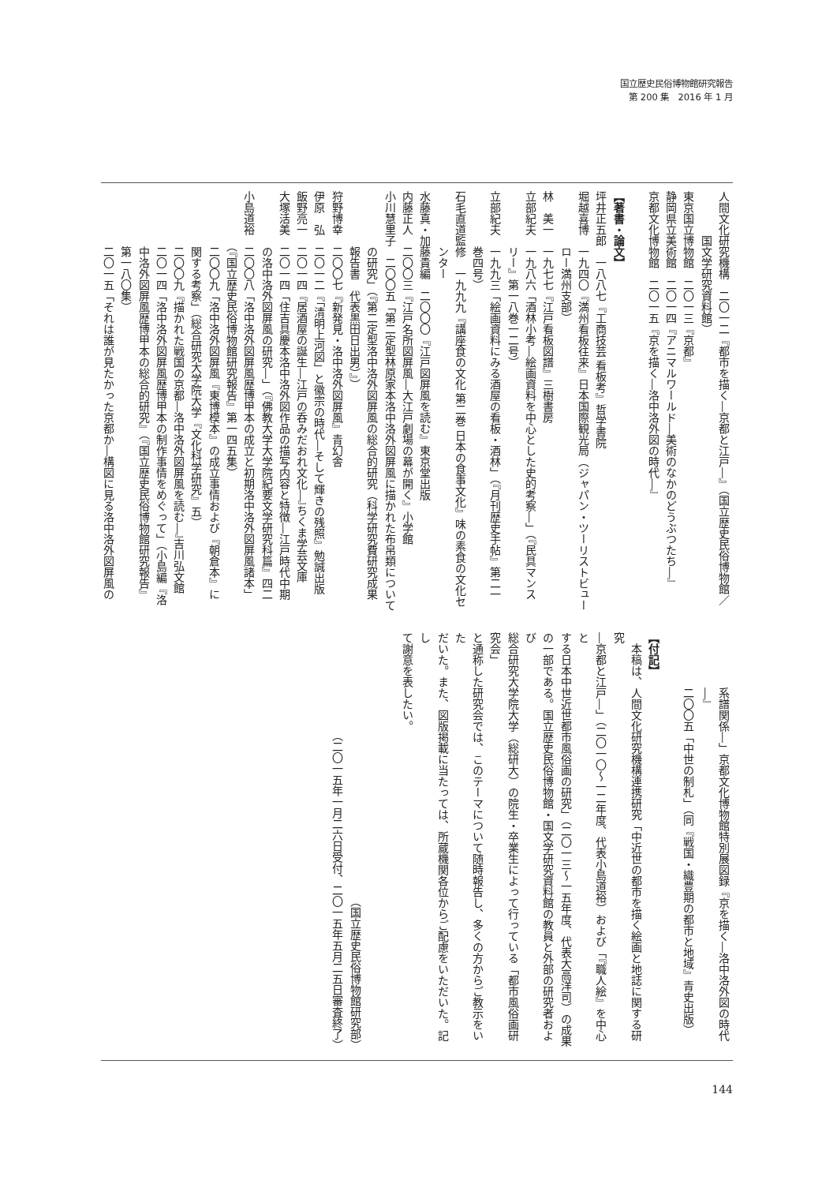国立歴史民俗博物館研究報告
第 200 集　2016 年 1 月
人間文化研究機構　二〇一二『都市を描く―京都と江戸―』（国立歴史民俗博物館／
　　　　国文学研究資料館）
東京国立博物館　二〇一三『京都』
静岡県立美術館　二〇一四『アニマルワールド―美術のなかのどうぶつたち―』
京都文化博物館　二〇一五『京を描く―洛中洛外図の時代―』
【著書・論文】
坪井正五郎　一八八七『工商技芸 看板考』哲学書院
堀越喜博　一九四〇『満州看板往来』日本国際観光局（ジャパン・ツーリストビュー
　　　　　ロー満州支部）
林　美一　一九七七『江戸看板図譜』三樹書房
立部紀夫　一九八六「酒林小考―絵画資料を中心とした史的考察―」（『民具マンス
　　　　　リー』第一八巻一二号）
立部紀夫　一九九三「絵画資料にみる酒屋の看板・酒林」（『月刊歴史手帖』第二一
　　　　　巻四号）
石毛直道監修　一九九九『講座食の文化 第二巻 日本の食事文化』味の素食の文化セ
　　　　　ンター
水藤真・加藤貴編　二〇〇〇『江戸図屏風を読む』東京堂出版
内藤正人　二〇〇三『江戸名所図屏風―大江戸劇場の幕が開く』小学館
小川慧里子　二〇〇五「第二定型林原家本洛中洛外図屏風に描かれた布帛類について
　　　　　の研究」（『第二定型洛中洛外図屏風の総合的研究（科学研究費研究成果
　　　　　報告書　代表黒田日出男）』）
狩野博幸　二〇〇七『新発見・洛中洛外図屏風』青幻舎
伊原　弘　二〇一二『「清明上河図」と徽宗の時代―そして輝きの残照』勉誠出版
飯野亮一　二〇一四『居酒屋の誕生―江戸の呑みだおれ文化―』ちくま学芸文庫
大塚活美　二〇一四「住吉具慶本洛中洛外図作品の描写内容と特徴―江戸時代中期
　　　　　の洛中洛外図屏風の研究―」（『佛教大学大学院紀要文学研究科篇』四二
小島道裕　二〇〇八「洛中洛外図屏風歴博甲本の成立と初期洛中洛外図屏風諸本」
　　　　　（『国立歴史民俗博物館研究報告』第一四五集）
　　　　　二〇〇九「洛中洛外図屏風『東博模本』の成立事情および『朝倉本』に
　　　　　関する考察」（総合研究大学院大学『文化科学研究』五）
　　　　　二〇〇九『描かれた戦国の京都―洛中洛外図屏風を読む―』吉川弘文館
　　　　　二〇一四「洛中洛外図屏風歴博甲本の制作事情をめぐって」（小島編『洛
　　　　　中洛外図屏風歴博甲本の総合的研究』（『国立歴史民俗博物館研究報告』
　　　　　第一八〇集）
　　　　　二〇一五「それは誰が見たかった京都か―構図に見る洛中洛外図屏風の
　　　　　系譜関係―」京都文化博物館特別展図録『京を描く―洛中洛外図の時代
　　　　　―』
　　　　　二〇〇五「中世の制札」（同『戦国・織豊期の都市と地域』青史出版）
【付記】
　本稿は、人間文化研究機構連携研究「中近世の都市を描く絵画と地誌に関する研究
―京都と江戸―」（二〇一〇～一二年度、代表小島道裕）および「『職人絵』を中心と
する日本中世近世都市風俗画の研究」（二〇一三～一五年度、代表大高洋司）の成果
の一部である。国立歴史民俗博物館・国文学研究資料館の教員と外部の研究者および
総合研究大学院大学（総研大）の院生・卒業生によって行っている「都市風俗画研究会」
と通称した研究会では、このテーマについて随時報告し、多くの方からご教示をいた
だいた。また、図版掲載に当たっては、所蔵機関各位からご配慮をいただいた。記し
て謝意を表したい。
（国立歴史民俗博物館研究部）
（二〇一五年一月二六日受付、二〇一五年五月二五日審査終了）
144